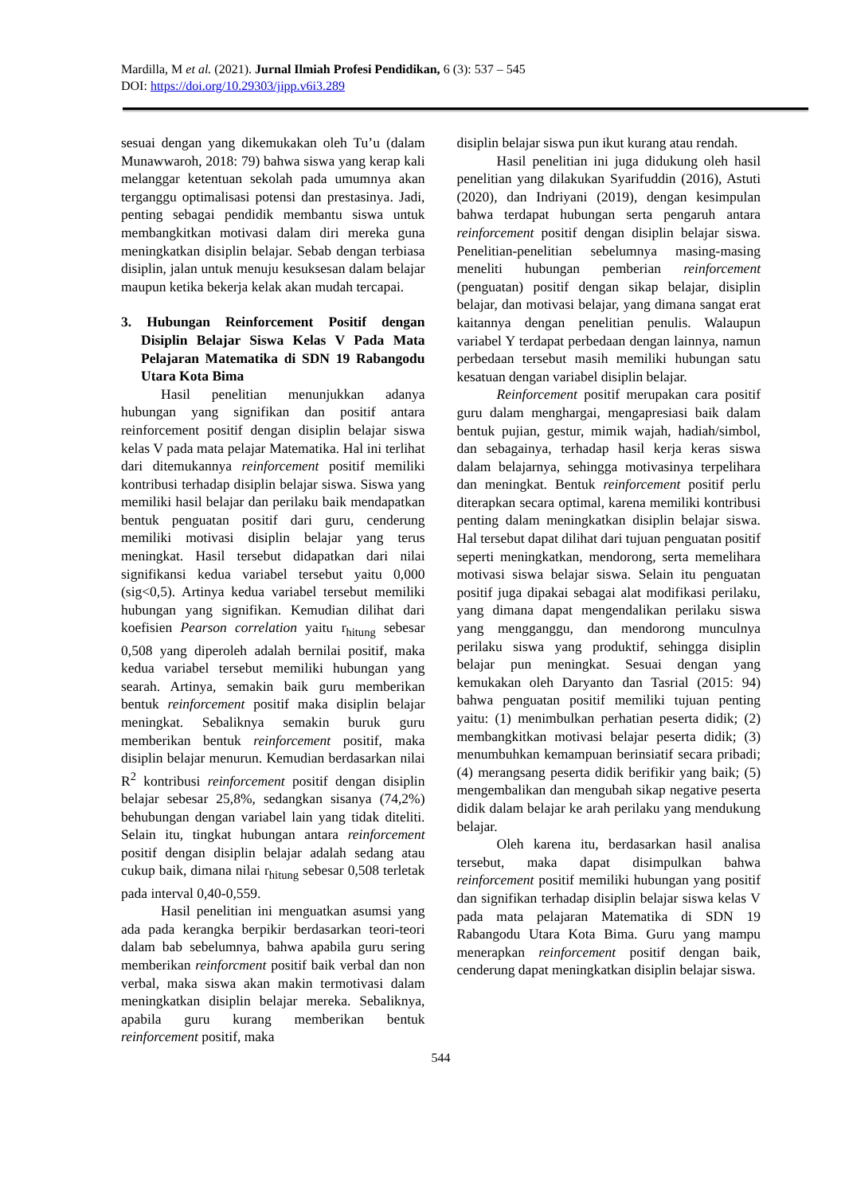Mardilla, M et al. (2021). Jurnal Ilmiah Profesi Pendidikan, 6 (3): 537 – 545
DOI: https://doi.org/10.29303/jipp.v6i3.289
sesuai dengan yang dikemukakan oleh Tu’u (dalam Munawwaroh, 2018: 79) bahwa siswa yang kerap kali melanggar ketentuan sekolah pada umumnya akan terganggu optimalisasi potensi dan prestasinya. Jadi, penting sebagai pendidik membantu siswa untuk membangkitkan motivasi dalam diri mereka guna meningkatkan disiplin belajar. Sebab dengan terbiasa disiplin, jalan untuk menuju kesuksesan dalam belajar maupun ketika bekerja kelak akan mudah tercapai.
3. Hubungan Reinforcement Positif dengan Disiplin Belajar Siswa Kelas V Pada Mata Pelajaran Matematika di SDN 19 Rabangodu Utara Kota Bima
Hasil penelitian menunjukkan adanya hubungan yang signifikan dan positif antara reinforcement positif dengan disiplin belajar siswa kelas V pada mata pelajar Matematika. Hal ini terlihat dari ditemukannya reinforcement positif memiliki kontribusi terhadap disiplin belajar siswa. Siswa yang memiliki hasil belajar dan perilaku baik mendapatkan bentuk penguatan positif dari guru, cenderung memiliki motivasi disiplin belajar yang terus meningkat. Hasil tersebut didapatkan dari nilai signifikansi kedua variabel tersebut yaitu 0,000 (sig<0,5). Artinya kedua variabel tersebut memiliki hubungan yang signifikan. Kemudian dilihat dari koefisien Pearson correlation yaitu r<sub>hitung</sub> sebesar 0,508 yang diperoleh adalah bernilai positif, maka kedua variabel tersebut memiliki hubungan yang searah. Artinya, semakin baik guru memberikan bentuk reinforcement positif maka disiplin belajar meningkat. Sebaliknya semakin buruk guru memberikan bentuk reinforcement positif, maka disiplin belajar menurun. Kemudian berdasarkan nilai R<sup>2</sup> kontribusi reinforcement positif dengan disiplin belajar sebesar 25,8%, sedangkan sisanya (74,2%) behubungan dengan variabel lain yang tidak diteliti. Selain itu, tingkat hubungan antara reinforcement positif dengan disiplin belajar adalah sedang atau cukup baik, dimana nilai r<sub>hitung</sub> sebesar 0,508 terletak pada interval 0,40-0,559.
Hasil penelitian ini menguatkan asumsi yang ada pada kerangka berpikir berdasarkan teori-teori dalam bab sebelumnya, bahwa apabila guru sering memberikan reinforcment positif baik verbal dan non verbal, maka siswa akan makin termotivasi dalam meningkatkan disiplin belajar mereka. Sebaliknya, apabila guru kurang memberikan bentuk reinforcement positif, maka
disiplin belajar siswa pun ikut kurang atau rendah.
Hasil penelitian ini juga didukung oleh hasil penelitian yang dilakukan Syarifuddin (2016), Astuti (2020), dan Indriyani (2019), dengan kesimpulan bahwa terdapat hubungan serta pengaruh antara reinforcement positif dengan disiplin belajar siswa. Penelitian-penelitian sebelumnya masing-masing meneliti hubungan pemberian reinforcement (penguatan) positif dengan sikap belajar, disiplin belajar, dan motivasi belajar, yang dimana sangat erat kaitannya dengan penelitian penulis. Walaupun variabel Y terdapat perbedaan dengan lainnya, namun perbedaan tersebut masih memiliki hubungan satu kesatuan dengan variabel disiplin belajar.
Reinforcement positif merupakan cara positif guru dalam menghargai, mengapresiasi baik dalam bentuk pujian, gestur, mimik wajah, hadiah/simbol, dan sebagainya, terhadap hasil kerja keras siswa dalam belajarnya, sehingga motivasinya terpelihara dan meningkat. Bentuk reinforcement positif perlu diterapkan secara optimal, karena memiliki kontribusi penting dalam meningkatkan disiplin belajar siswa. Hal tersebut dapat dilihat dari tujuan penguatan positif seperti meningkatkan, mendorong, serta memelihara motivasi siswa belajar siswa. Selain itu penguatan positif juga dipakai sebagai alat modifikasi perilaku, yang dimana dapat mengendalikan perilaku siswa yang mengganggu, dan mendorong munculnya perilaku siswa yang produktif, sehingga disiplin belajar pun meningkat. Sesuai dengan yang kemukakan oleh Daryanto dan Tasrial (2015: 94) bahwa penguatan positif memiliki tujuan penting yaitu: (1) menimbulkan perhatian peserta didik; (2) membangkitkan motivasi belajar peserta didik; (3) menumbuhkan kemampuan berinsiatif secara pribadi; (4) merangsang peserta didik berifikir yang baik; (5) mengembalikan dan mengubah sikap negative peserta didik dalam belajar ke arah perilaku yang mendukung belajar.
Oleh karena itu, berdasarkan hasil analisa tersebut, maka dapat disimpulkan bahwa reinforcement positif memiliki hubungan yang positif dan signifikan terhadap disiplin belajar siswa kelas V pada mata pelajaran Matematika di SDN 19 Rabangodu Utara Kota Bima. Guru yang mampu menerapkan reinforcement positif dengan baik, cenderung dapat meningkatkan disiplin belajar siswa.
544